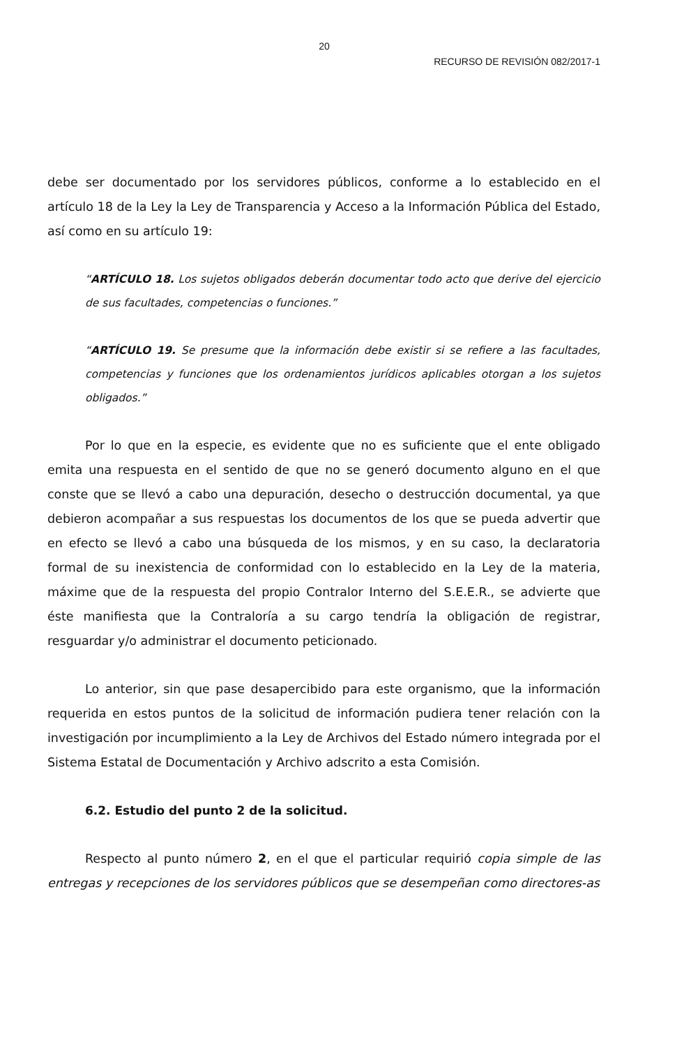20
RECURSO DE REVISIÓN 082/2017-1
debe ser documentado por los servidores públicos, conforme a lo establecido en el artículo 18 de la Ley la Ley de Transparencia y Acceso a la Información Pública del Estado, así como en su artículo 19:
“ARTÍCULO 18. Los sujetos obligados deberán documentar todo acto que derive del ejercicio de sus facultades, competencias o funciones.”
“ARTÍCULO 19. Se presume que la información debe existir si se refiere a las facultades, competencias y funciones que los ordenamientos jurídicos aplicables otorgan a los sujetos obligados.”
Por lo que en la especie, es evidente que no es suficiente que el ente obligado emita una respuesta en el sentido de que no se generó documento alguno en el que conste que se llevó a cabo una depuración, desecho o destrucción documental, ya que debieron acompañar a sus respuestas los documentos de los que se pueda advertir que en efecto se llevó a cabo una búsqueda de los mismos, y en su caso, la declaratoria formal de su inexistencia de conformidad con lo establecido en la Ley de la materia, máxime que de la respuesta del propio Contralor Interno del S.E.E.R., se advierte que éste manifiesta que la Contraloría a su cargo tendría la obligación de registrar, resguardar y/o administrar el documento peticionado.
Lo anterior, sin que pase desapercibido para este organismo, que la información requerida en estos puntos de la solicitud de información pudiera tener relación con la investigación por incumplimiento a la Ley de Archivos del Estado número integrada por el Sistema Estatal de Documentación y Archivo adscrito a esta Comisión.
6.2. Estudio del punto 2 de la solicitud.
Respecto al punto número 2, en el que el particular requirió copia simple de las entregas y recepciones de los servidores públicos que se desempeñan como directores-as